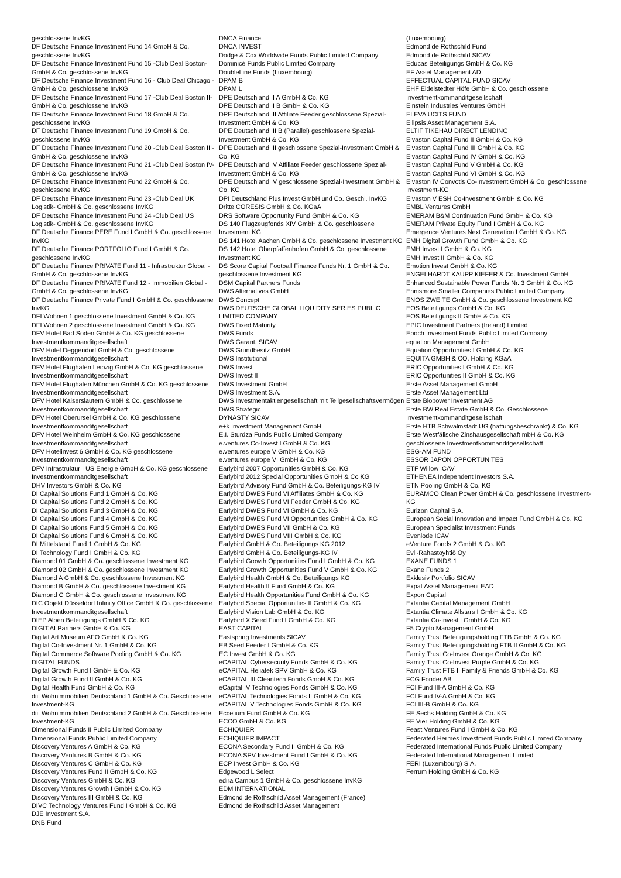geschlossene InvKG
DF Deutsche Finance Investment Fund 14 GmbH & Co. geschlossene InvKG
DF Deutsche Finance Investment Fund 15 -Club Deal Boston- GmbH & Co. geschlossene InvKG
DF Deutsche Finance Investment Fund 16 - Club Deal Chicago - GmbH & Co. geschlossene InvKG
DF Deutsche Finance Investment Fund 17 -Club Deal Boston II- GmbH & Co. geschlossene InvKG
DF Deutsche Finance Investment Fund 18 GmbH & Co. geschlossene InvKG
DF Deutsche Finance Investment Fund 19 GmbH & Co. geschlossene InvKG
DF Deutsche Finance Investment Fund 20 -Club Deal Boston III- GmbH & Co. geschlossene InvKG
DF Deutsche Finance Investment Fund 21 -Club Deal Boston IV- GmbH & Co. geschlossene InvKG
DF Deutsche Finance Investment Fund 22 GmbH & Co. geschlossene InvKG
DF Deutsche Finance Investment Fund 23 -Club Deal UK Logistik- GmbH & Co. geschlossene InvKG
DF Deutsche Finance Investment Fund 24 -Club Deal US Logistik- GmbH & Co. geschlossene InvKG
DF Deutsche Finance PERE Fund I GmbH & Co. geschlossene InvKG
DF Deutsche Finance PORTFOLIO Fund I GmbH & Co. geschlossene InvKG
DF Deutsche Finance PRIVATE Fund 11 - Infrastruktur Global - GmbH & Co. geschlossene InvKG
DF Deutsche Finance PRIVATE Fund 12 - Immobilien Global - GmbH & Co. geschlossene InvKG
DF Deutsche Finance Private Fund I GmbH & Co. geschlossene InvKG
DFI Wohnen 1 geschlossene Investment GmbH & Co. KG
DFI Wohnen 2 geschlossene Investment GmbH & Co. KG
DFV Hotel Bad Soden GmbH & Co. KG geschlossene Investmentkommanditgesellschaft
DFV Hotel Deggendorf GmbH & Co. geschlossene Investmentkommanditgesellschaft
DFV Hotel Flughafen Leipzig GmbH & Co. KG geschlossene Investmentkommanditgesellschaft
DFV Hotel Flughafen München GmbH & Co. KG geschlossene Investmentkommanditgesellschaft
DFV Hotel Kaiserslautern GmbH & Co. geschlossene Investmentkommanditgesellschaft
DFV Hotel Oberursel GmbH & Co. KG geschlossene Investmentkommanditgesellschaft
DFV Hotel Weinheim GmbH & Co. KG geschlossene Investmentkommanditgesellschaft
DFV Hotelinvest 6 GmbH & Co. KG geschlossene Investmentkommanditgesellschaft
DFV Infrastruktur I US Energie GmbH & Co. KG geschlossene Investmentkommanditgesellschaft
DHV Investors GmbH & Co. KG
DI Capital Solutions Fund 1 GmbH & Co. KG
DI Capital Solutions Fund 2 GmbH & Co. KG
DI Capital Solutions Fund 3 GmbH & Co. KG
DI Capital Solutions Fund 4 GmbH & Co. KG
DI Capital Solutions Fund 5 GmbH & Co. KG
DI Capital Solutions Fund 6 GmbH & Co. KG
DI Mittelstand Fund 1 GmbH & Co. KG
DI Technology Fund I GmbH & Co. KG
Diamond 01 GmbH & Co. geschlossene Investment KG
Diamond 02 GmbH & Co. geschlossene Investment KG
Diamond A GmbH & Co. geschlossene Investment KG
Diamond B GmbH & Co. geschlossene Investment KG
Diamond C GmbH & Co. geschlossene Investment KG
DIC Objekt Düsseldorf Infinity Office GmbH & Co. geschlossene Investmentkommanditgesellschaft
DIEP Alpen Beteiligungs GmbH & Co. KG
DIGIT.AI Partners GmbH & Co. KG
Digital Art Museum AFO GmbH & Co. KG
Digital Co-Investment Nr. 1 GmbH & Co. KG
Digital Commerce Software Pooling GmbH & Co. KG
DIGITAL FUNDS
Digital Growth Fund I GmbH & Co. KG
Digital Growth Fund II GmbH & Co. KG
Digital Health Fund GmbH & Co. KG
dii. Wohnimmobilien Deutschland 1 GmbH & Co. Geschlossene Investment-KG
dii. Wohnimmobilien Deutschland 2 GmbH & Co. Geschlossene Investment-KG
Dimensional Funds II Public Limited Company
Dimensional Funds Public Limited Company
Discovery Ventures A GmbH & Co. KG
Discovery Ventures B GmbH & Co. KG
Discovery Ventures C GmbH & Co. KG
Discovery Ventures Fund II GmbH & Co. KG
Discovery Ventures GmbH & Co. KG
Discovery Ventures Growth I GmbH & Co. KG
Discovery Ventures III GmbH & Co. KG
DIVC Technology Ventures Fund I GmbH & Co. KG
DJE Investment S.A.
DNB Fund
DNCA Finance
DNCA INVEST
Dodge & Cox Worldwide Funds Public Limited Company
Dominicé Funds Public Limited Company
DoubleLine Funds (Luxembourg)
DPAM B
DPAM L
DPE Deutschland II A GmbH & Co. KG
DPE Deutschland II B GmbH & Co. KG
DPE Deutschland III Affiliate Feeder geschlossene Spezial-Investment GmbH & Co. KG
DPE Deutschland III B (Parallel) geschlossene Spezial-Investment GmbH & Co. KG
DPE Deutschland III geschlossene Spezial-Investment GmbH & Co. KG
DPE Deutschland IV Affiliate Feeder geschlossene Spezial-Investment GmbH & Co. KG
DPE Deutschland IV geschlossene Spezial-Investment GmbH & Co. KG
DPI Deutschland Plus Invest GmbH und Co. Geschl. InvKG
Dritte CORESIS GmbH & Co. KGaA
DRS Software Opportunity Fund GmbH & Co. KG
DS 140 Flugzeugfonds XIV GmbH & Co. geschlossene Investment KG
DS 141 Hotel Aachen GmbH & Co. geschlossene Investment KG
DS 142 Hotel Oberpfaffenhofen GmbH & Co. geschlossene Investment KG
DS Score Capital Football Finance Funds Nr. 1 GmbH & Co. geschlossene Investment KG
DSM Capital Partners Funds
DWS Alternatives GmbH
DWS Concept
DWS DEUTSCHE GLOBAL LIQUIDITY SERIES PUBLIC LIMITED COMPANY
DWS Fixed Maturity
DWS Funds
DWS Garant, SICAV
DWS Grundbesitz GmbH
DWS Institutional
DWS Invest
DWS Invest II
DWS Investment GmbH
DWS Investment S.A.
DWS Investmentaktiengesellschaft mit Teilgesellschaftsvermögen
DWS Strategic
DYNASTY SICAV
e+k Investment Management GmbH
E.I. Sturdza Funds Public Limited Company
e.ventures Co-Invest I GmbH & Co. KG
e.ventures europe V GmbH & Co. KG
e.ventures europe VI GmbH & Co. KG
Earlybird 2007 Opportunities GmbH & Co. KG
Earlybird 2012 Special Opportunities GmbH & Co KG
Earlybird Advisory Fund GmbH & Co. Beteiligungs-KG IV
Earlybird DWES Fund VI Affiliates GmbH & Co. KG
Earlybird DWES Fund VI Feeder GmbH & Co. KG
Earlybird DWES Fund VI GmbH & Co. KG
Earlybird DWES Fund VI Opportunities GmbH & Co. KG
Earlybird DWES Fund VII GmbH & Co. KG
Earlybird DWES Fund VIII GmbH & Co. KG
Earlybird GmbH & Co. Beteiligungs KG 2012
Earlybird GmbH & Co. Beteiligungs-KG IV
Earlybird Growth Opportunities Fund I GmbH & Co. KG
Earlybird Growth Opportunities Fund V GmbH & Co. KG
Earlybird Health GmbH & Co. Beteiligungs KG
Earlybird Health II Fund GmbH & Co. KG
Earlybird Health Opportunities Fund GmbH & Co. KG
Earlybird Special Opportunities II GmbH & Co. KG
Earlybird Vision Lab GmbH & Co. KG
Earlybird X Seed Fund I GmbH & Co. KG
EAST CAPITAL
Eastspring Investments SICAV
EB Seed Feeder I GmbH & Co. KG
EC Invest GmbH & Co. KG
eCAPITAL Cybersecurity Fonds GmbH & Co. KG
eCAPITAL Heliatek SPV GmbH & Co. KG
eCAPITAL III Cleantech Fonds GmbH & Co. KG
eCapital IV Technologies Fonds GmbH & Co. KG
eCAPITAL Technologies Fonds II GmbH & Co. KG
eCAPITAL V Technologies Fonds GmbH & Co. KG
Eccelium Fund GmbH & Co. KG
ECCO GmbH & Co. KG
ECHIQUIER
ECHIQUIER IMPACT
ECONA Secondary Fund II GmbH & Co. KG
ECONA SPV Investment Fund I GmbH & Co. KG
ECP Invest GmbH & Co. KG
Edgewood L Select
edira Campus 1 GmbH & Co. geschlossene InvKG
EDM INTERNATIONAL
Edmond de Rothschild Asset Management (France)
Edmond de Rothschild Asset Management
(Luxembourg)
Edmond de Rothschild Fund
Edmond de Rothschild SICAV
Educas Beteiligungs GmbH & Co. KG
EF Asset Management AD
EFFECTUAL CAPITAL FUND SICAV
EHF Eidelstedter Höfe GmbH & Co. geschlossene Investmentkommanditgesellschaft
Einstein Industries Ventures GmbH
ELEVA UCITS FUND
Ellipsis Asset Management S.A.
ELTIF TIKEHAU DIRECT LENDING
Elvaston Capital Fund II GmbH & Co. KG
Elvaston Capital Fund III GmbH & Co. KG
Elvaston Capital Fund IV GmbH & Co. KG
Elvaston Capital Fund V GmbH & Co. KG
Elvaston Capital Fund VI GmbH & Co. KG
Elvaston IV Convotis Co-Investment GmbH & Co. geschlossene Investment-KG
Elvaston V ESH Co-Investment GmbH & Co. KG
EMBL Ventures GmbH
EMERAM B&M Continuation Fund GmbH & Co. KG
EMERAM Private Equity Fund I GmbH & Co. KG
Emergence Ventures Next Generation I GmbH & Co. KG
EMH Digital Growth Fund GmbH & Co. KG
EMH Invest I GmbH & Co. KG
EMH Invest II GmbH & Co. KG
Emotion Invest GmbH & Co. KG
ENGELHARDT KAUPP KIEFER & Co. Investment GmbH
Enhanced Sustainable Power Funds Nr. 3 GmbH & Co. KG
Ennismore Smaller Companies Public Limited Company
ENOS ZWEITE GmbH & Co. geschlossene Investment KG
EOS Beteiligungs GmbH & Co. KG
EOS Beteiligungs II GmbH & Co. KG
EPIC Investment Partners (Ireland) Limited
Epoch Investment Funds Public Limited Company
equation Management GmbH
Equation Opportunities I GmbH & Co. KG
EQUITA GMBH & CO. Holding KGaA
ERIC Opportunities I GmbH & Co. KG
ERIC Opportunities II GmbH & Co. KG
Erste Asset Management GmbH
Erste Asset Management Ltd
Erste Biopower Investment AG
Erste BW Real Estate GmbH & Co. Geschlossene Investmentkommanditgesellschaft
Erste HTB Schwalmstadt UG (haftungsbeschränkt) & Co. KG
Erste Westfälische Zinshausgesellschaft mbH & Co. KG geschlossene Investmentkommanditgesellschaft
ESG-AM FUND
ESSOR JAPON OPPORTUNITES
ETF Willow ICAV
ETHENEA Independent Investors S.A.
ETN Pooling GmbH & Co. KG
EURAMCO Clean Power GmbH & Co. geschlossene Investment-KG
Eurizon Capital S.A.
European Social Innovation and Impact Fund GmbH & Co. KG
European Specialist Investment Funds
Evenlode ICAV
eVenture Fonds 2 GmbH & Co. KG
Evli-Rahastoyhtiö Oy
EXANE FUNDS 1
Exane Funds 2
Exklusiv Portfolio SICAV
Expat Asset Management EAD
Expon Capital
Extantia Capital Management GmbH
Extantia Climate Allstars I GmbH & Co. KG
Extantia Co-Invest I GmbH & Co. KG
F5 Crypto Management GmbH
Family Trust Beteiligungsholding FTB GmbH & Co. KG
Family Trust Beteiligungsholding FTB II GmbH & Co. KG
Family Trust Co-Invest Orange GmbH & Co. KG
Family Trust Co-Invest Purple GmbH & Co. KG
Family Trust FTB II Family & Friends GmbH & Co. KG
FCG Fonder AB
FCI Fund III-A GmbH & Co. KG
FCI Fund IV-A GmbH & Co. KG
FCI III-B GmbH & Co. KG
FE Sechs Holding GmbH & Co. KG
FE Vier Holding GmbH & Co. KG
Feast Ventures Fund I GmbH & Co. KG
Federated Hermes Investment Funds Public Limited Company
Federated International Funds Public Limited Company
Federated International Management Limited
FERI (Luxembourg) S.A.
Ferrum Holding GmbH & Co. KG